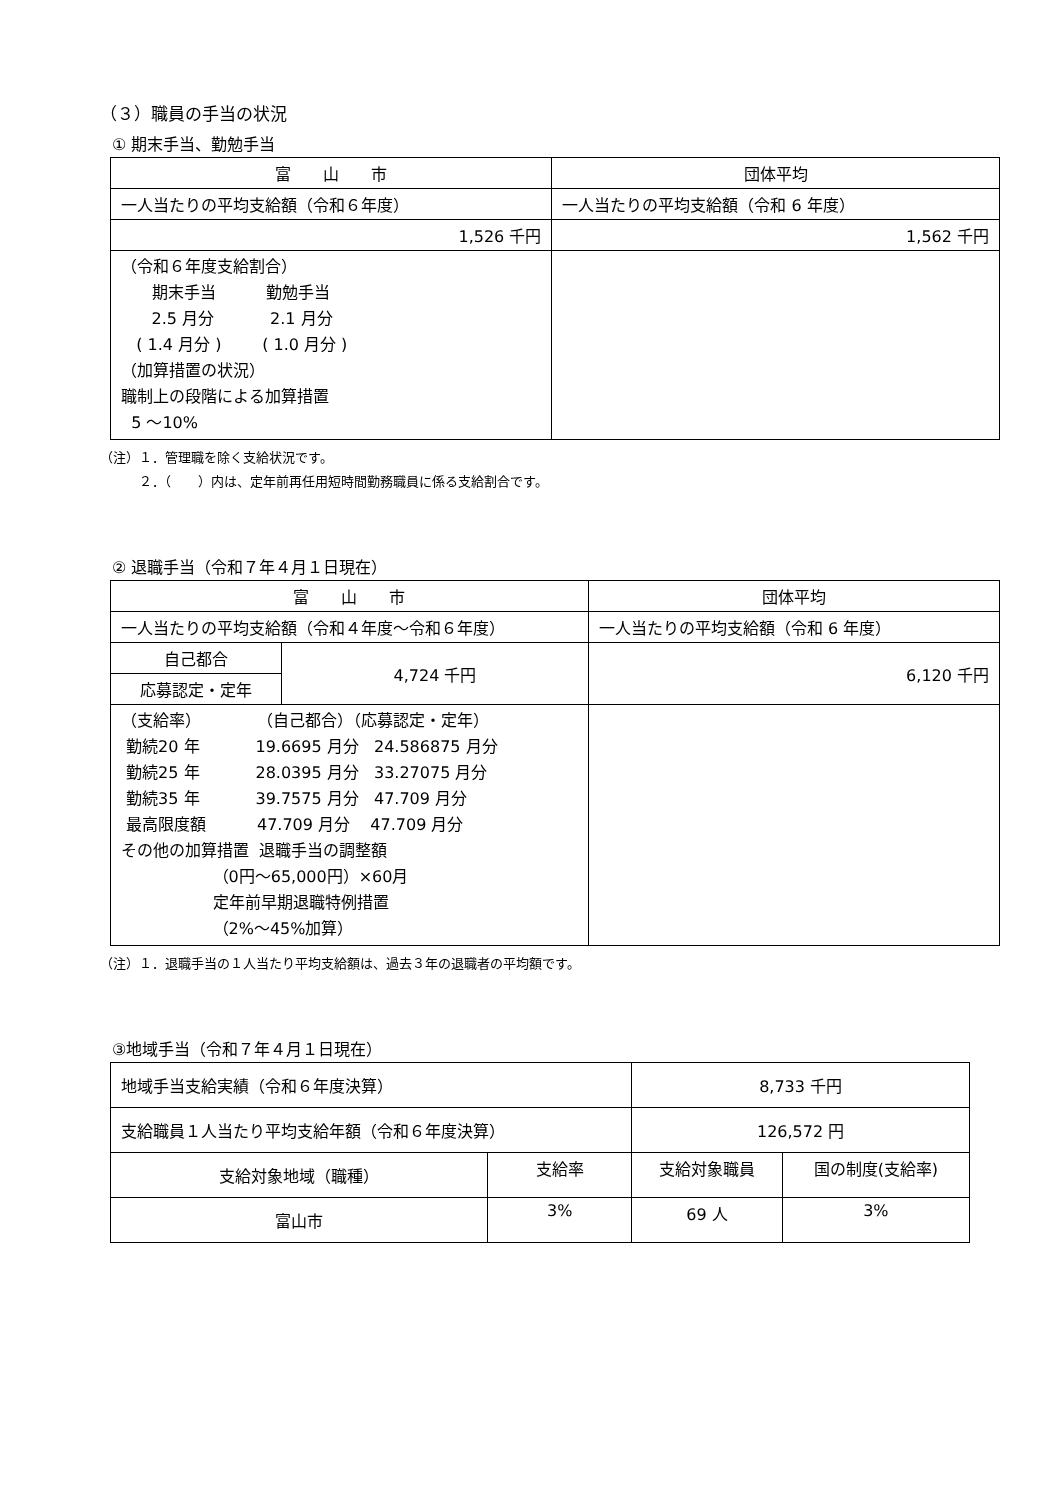（３）職員の手当の状況
① 期末手当、勤勉手当
| 富 山 市 | 団体平均 |
| --- | --- |
| 一人当たりの平均支給額（令和６年度） | 一人当たりの平均支給額（令和 6 年度） |
| 1,526 千円 | 1,562 千円 |
| （令和６年度支給割合） 期末手当 勤勉手当 2.5 月分 2.1 月分 ( 1.4 月分 ) ( 1.0 月分 ) （加算措置の状況） 職制上の段階による加算措置 5 ～10% | |
（注）１．管理職を除く支給状況です。
　　　２．（　　）内は、定年前再任用短時間勤務職員に係る支給割合です。
② 退職手当（令和７年４月１日現在）
| 富 山 市 | | 団体平均 |
| --- | --- | --- |
| 一人当たりの平均支給額（令和４年度～令和６年度） | | 一人当たりの平均支給額（令和 6 年度） |
| 自己都合 | 4,724 千円 | 6,120 千円 |
| 応募認定・定年 | | |
| （支給率） （自己都合）（応募認定・定年） 勤続20 年 19.6695 月分 24.586875 月分 勤続25 年 28.0395 月分 33.27075 月分 勤続35 年 39.7575 月分 47.709 月分 最高限度額 47.709 月分 47.709 月分 その他の加算措置 退職手当の調整額 （0円～65,000円）×60月 定年前早期退職特例措置 （2%～45%加算） | | |
（注）１．退職手当の１人当たり平均支給額は、過去３年の退職者の平均額です。
③地域手当（令和７年４月１日現在）
| 地域手当支給実績（令和６年度決算） | | 8,733 千円 | |
| 支給職員１人当たり平均支給年額（令和６年度決算） | | 126,572 円 | |
| 支給対象地域（職種） | 支給率 | 支給対象職員 | 国の制度(支給率) |
| 富山市 | 3% | 69 人 | 3% |